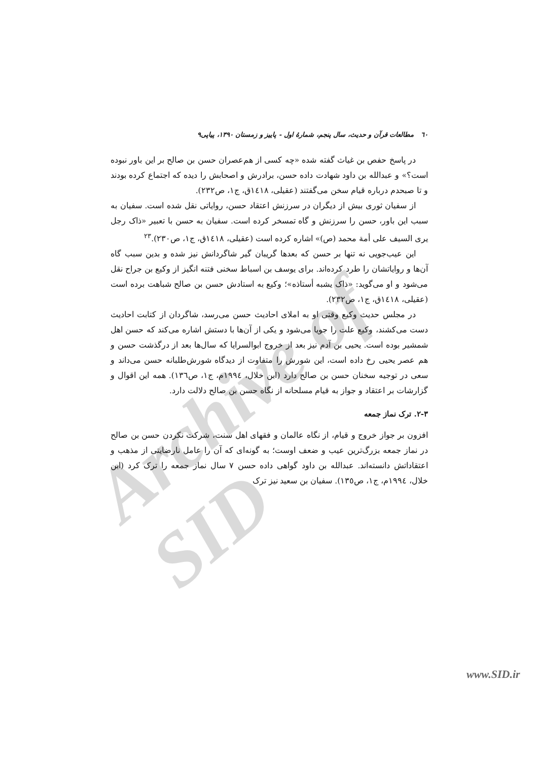Archive of SID
٦٠ مطالعات قرآن و حدیث، سال پنجم، شمارهٔ اول - پاییز و زمستان ۱۳۹۰، پیاپی۹
در پاسخ حفص بن غیاث گفته شده «چه کسی از هم‌عصران حسن بن صالح بر این باور نبوده است؟» و عبدالله بن داود شهادت داده حسن، برادرش و اصحابش را دیده که اجتماع کرده بودند و تا صبحدم درباره قیام سخن می‌گفتند (عقیلی، ١٤١٨ق، ج١، ص٢٣٢).
از سفیان ثوری بیش از دیگران در سرزنش اعتقاد حسن، روایاتی نقل شده است. سفیان به سبب این باور، حسن را سرزنش و گاه تمسخر کرده است. سفیان به حسن با تعبیر «ذاک رجل یری السیف علی أمة محمد (ص)» اشاره کرده است (عقیلی، ١٤١٨ق، ج١، ص٢٣٠).<sup>٢٣</sup>
این عیب‌جویی نه تنها بر حسن که بعدها گریبان گیر شاگردانش نیز شده و بدین سبب گاه آن‌ها و روایاتشان را طرد کرده‌اند. برای یوسف بن اسباط سخنی فتنه انگیز از وکیع بن جراح نقل می‌شود و او می‌گوید: «ذاک یشبه أستاذه»؛ وکیع به استادش حسن بن صالح شباهت برده است (عقیلی، ١٤١٨ق، ج١، ص٢٣٢).
در مجلس حدیث وکیع وقتی او به املای احادیث حسن می‌رسد، شاگردان از کتابت احادیث دست می‌کشند، وکیع علت را جویا می‌شود و یکی از آن‌ها با دستش اشاره می‌کند که حسن اهل شمشیر بوده است. یحیی بن آدم نیز بعد از خروج ابوالسرایا که سال‌ها بعد از درگذشت حسن و هم عصر یحیی رخ داده است، این شورش را متفاوت از دیدگاه شورش‌طلبانه حسن می‌داند و سعی در توجیه سخنان حسن بن صالح دارد (ابن خلال، ١٩٩٤م، ج١، ص١٣٦). همه این اقوال و گزارشات بر اعتقاد و جواز به قیام مسلحانه از نگاه حسن بن صالح دلالت دارد.
۲-۳. ترک نماز جمعه
افزون بر جواز خروج و قیام، از نگاه عالمان و فقهای اهل سنت، شرکت نکردن حسن بن صالح در نماز جمعه بزرگ‌ترین عیب و ضعف اوست؛ به گونه‌ای که آن را عامل نارضایتی از مذهب و اعتقاداتش دانسته‌اند. عبدالله بن داود گواهی داده حسن ۷ سال نماز جمعه را ترک کرد (ابن خلال، ١٩٩٤م، ج١، ص١٣٥). سفیان بن سعید نیز ترک
www.SID.ir